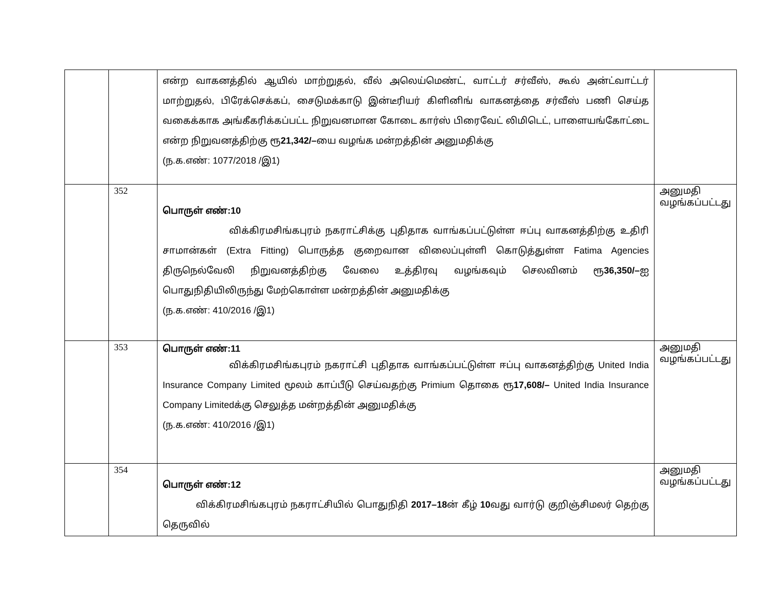| | | என்ற வாகனத்தில் ஆயில் மாற்றுதல், வீல் அலெய்மெண்ட், வாட்டர் சர்வீஸ், கூல் அன்ட்வாட்டர் மாற்றுதல், பிரேக்செக்கப், சைடுமக்காடு இன்டீரியர் கிளினிங் வாகனத்தை சர்வீஸ் பணி செய்த வகைக்காக அங்கீகரிக்கப்பட்ட நிறுவனமான கோடை கார்ஸ் பிரைவேட் லிமிடெட், பாளையங்கோட்டை என்ற நிறுவனத்திற்கு ரூ 21,342/– யை வழங்க மன்றத்தின் அனுமதிக்கு (ந.க.எண்: 1077/2018 /இ1) | |
| | 352 | பொருள் எண்:10 விக்கிரமசிங்கபுரம் நகராட்சிக்கு புதிதாக வாங்கப்பட்டுள்ள ஈப்பு வாகனத்திற்கு உதிரி சாமான்கள் (Extra Fitting) பொருத்த குறைவான விலைப்புள்ளி கொடுத்துள்ள Fatima Agencies திருநெல்வேலி நிறுவனத்திற்கு வேலை உத்திரவு வழங்கவும் செலவினம் ரூ 36,350/– ஐ பொதுநிதியிலிருந்து மேற்கொள்ள மன்றத்தின் அனுமதிக்கு (ந.க.எண்: 410/2016 /இ1) | அனுமதி வழங்கப்பட்டது |
| | 353 | பொருள் எண்:11 விக்கிரமசிங்கபுரம் நகராட்சி புதிதாக வாங்கப்பட்டுள்ள ஈப்பு வாகனத்திற்கு United India Insurance Company Limited மூலம் காப்பீடு செய்வதற்கு Primium தொகை ரூ 17,608/– United India Insurance Company Limitedக்கு செலுத்த மன்றத்தின் அனுமதிக்கு (ந.க.எண்: 410/2016 /இ1) | அனுமதி வழங்கப்பட்டது |
| | 354 | பொருள் எண்:12 விக்கிரமசிங்கபுரம் நகராட்சியில் பொதுநிதி 2017–18 ன் கீழ் 10 வது வார்டு குறிஞ்சிமலர் தெற்கு தெருவில் | அனுமதி வழங்கப்பட்டது |